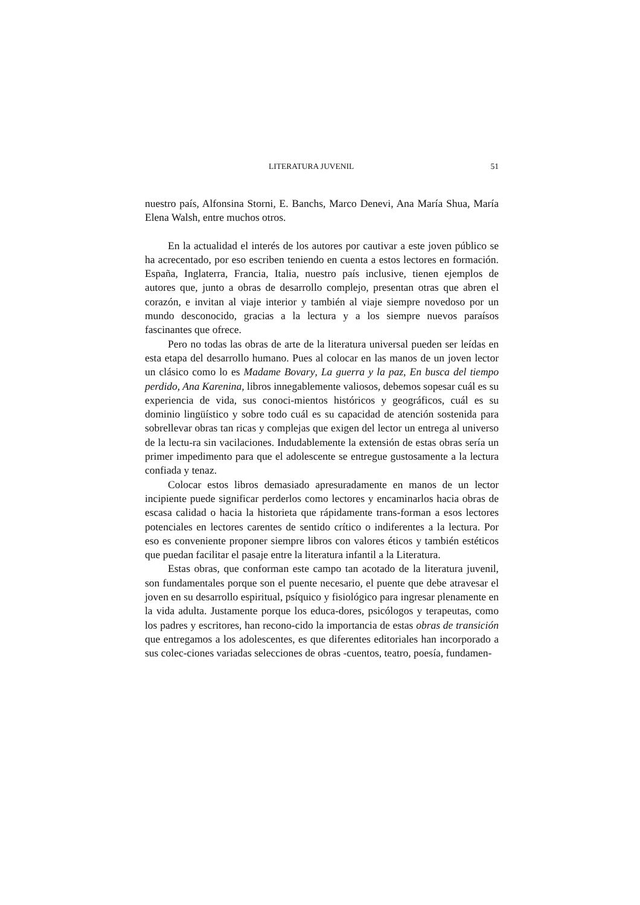LITERATURA JUVENIL 51
nuestro país, Alfonsina Storni, E. Banchs, Marco Denevi, Ana María Shua, María Elena Walsh, entre muchos otros.
En la actualidad el interés de los autores por cautivar a este joven público se ha acrecentado, por eso escriben teniendo en cuenta a estos lectores en formación. España, Inglaterra, Francia, Italia, nuestro país inclusive, tienen ejemplos de autores que, junto a obras de desarrollo complejo, presentan otras que abren el corazón, e invitan al viaje interior y también al viaje siempre novedoso por un mundo desconocido, gracias a la lectura y a los siempre nuevos paraísos fascinantes que ofrece.
Pero no todas las obras de arte de la literatura universal pueden ser leídas en esta etapa del desarrollo humano. Pues al colocar en las manos de un joven lector un clásico como lo es Madame Bovary, La guerra y la paz, En busca del tiempo perdido, Ana Karenina, libros innegablemente valiosos, debemos sopesar cuál es su experiencia de vida, sus conoci-mientos históricos y geográficos, cuál es su dominio lingüístico y sobre todo cuál es su capacidad de atención sostenida para sobrellevar obras tan ricas y complejas que exigen del lector un entrega al universo de la lectu-ra sin vacilaciones. Indudablemente la extensión de estas obras sería un primer impedimento para que el adolescente se entregue gustosamente a la lectura confiada y tenaz.
Colocar estos libros demasiado apresuradamente en manos de un lector incipiente puede significar perderlos como lectores y encaminarlos hacia obras de escasa calidad o hacia la historieta que rápidamente trans-forman a esos lectores potenciales en lectores carentes de sentido crítico o indiferentes a la lectura. Por eso es conveniente proponer siempre libros con valores éticos y también estéticos que puedan facilitar el pasaje entre la literatura infantil a la Literatura.
Estas obras, que conforman este campo tan acotado de la literatura juvenil, son fundamentales porque son el puente necesario, el puente que debe atravesar el joven en su desarrollo espiritual, psíquico y fisiológico para ingresar plenamente en la vida adulta. Justamente porque los educa-dores, psicólogos y terapeutas, como los padres y escritores, han recono-cido la importancia de estas obras de transición que entregamos a los adolescentes, es que diferentes editoriales han incorporado a sus colec-ciones variadas selecciones de obras -cuentos, teatro, poesía, fundamen-